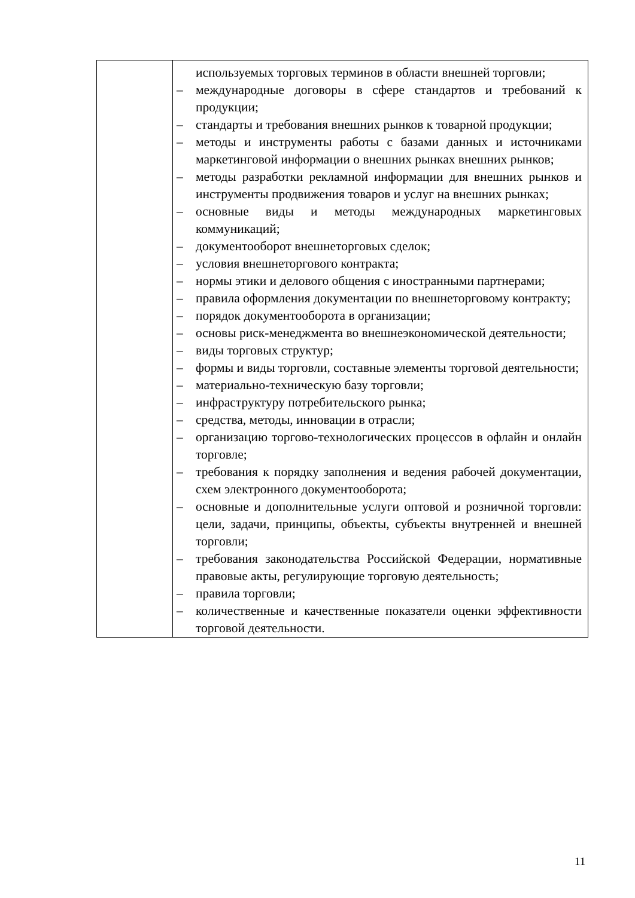| | используемых торговых терминов в области внешней торговли; – международные договоры в сфере стандартов и требований к продукции; – стандарты и требования внешних рынков к товарной продукции; – методы и инструменты работы с базами данных и источниками маркетинговой информации о внешних рынках внешних рынков; – методы разработки рекламной информации для внешних рынков и инструменты продвижения товаров и услуг на внешних рынках; – основные виды и методы международных маркетинговых коммуникаций; – документооборот внешнеторговых сделок; – условия внешнеторгового контракта; – нормы этики и делового общения с иностранными партнерами; – правила оформления документации по внешнеторговому контракту; – порядок документооборота в организации; – основы риск-менеджмента во внешнеэкономической деятельности; – виды торговых структур; – формы и виды торговли, составные элементы торговой деятельности; – материально-техническую базу торговли; – инфраструктуру потребительского рынка; – средства, методы, инновации в отрасли; – организацию торгово-технологических процессов в офлайн и онлайн торговле; – требования к порядку заполнения и ведения рабочей документации, схем электронного документооборота; – основные и дополнительные услуги оптовой и розничной торговли: цели, задачи, принципы, объекты, субъекты внутренней и внешней торговли; – требования законодательства Российской Федерации, нормативные правовые акты, регулирующие торговую деятельность; – правила торговли; – количественные и качественные показатели оценки эффективности торговой деятельности. |
11